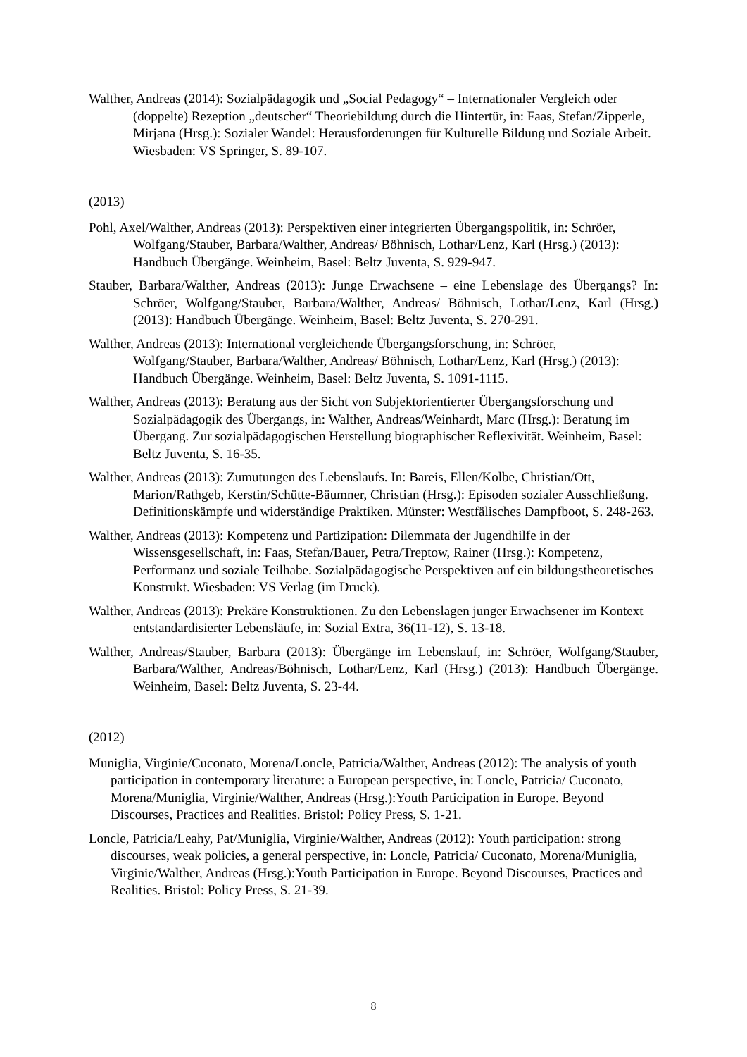Walther, Andreas (2014): Sozialpädagogik und „Social Pedagogy“ – Internationaler Vergleich oder (doppelte) Rezeption „deutscher“ Theoriebildung durch die Hintertür, in: Faas, Stefan/Zipperle, Mirjana (Hrsg.): Sozialer Wandel: Herausforderungen für Kulturelle Bildung und Soziale Arbeit. Wiesbaden: VS Springer, S. 89-107.
(2013)
Pohl, Axel/Walther, Andreas (2013): Perspektiven einer integrierten Übergangspolitik, in: Schröer, Wolfgang/Stauber, Barbara/Walther, Andreas/ Böhnisch, Lothar/Lenz, Karl (Hrsg.) (2013): Handbuch Übergänge. Weinheim, Basel: Beltz Juventa, S. 929-947.
Stauber, Barbara/Walther, Andreas (2013): Junge Erwachsene – eine Lebenslage des Übergangs? In: Schröer, Wolfgang/Stauber, Barbara/Walther, Andreas/ Böhnisch, Lothar/Lenz, Karl (Hrsg.) (2013): Handbuch Übergänge. Weinheim, Basel: Beltz Juventa, S. 270-291.
Walther, Andreas (2013): International vergleichende Übergangsforschung, in: Schröer, Wolfgang/Stauber, Barbara/Walther, Andreas/ Böhnisch, Lothar/Lenz, Karl (Hrsg.) (2013): Handbuch Übergänge. Weinheim, Basel: Beltz Juventa, S. 1091-1115.
Walther, Andreas (2013): Beratung aus der Sicht von Subjektorientierter Übergangsforschung und Sozialpädagogik des Übergangs, in: Walther, Andreas/Weinhardt, Marc (Hrsg.): Beratung im Übergang. Zur sozialpädagogischen Herstellung biographischer Reflexivität. Weinheim, Basel: Beltz Juventa, S. 16-35.
Walther, Andreas (2013): Zumutungen des Lebenslaufs. In: Bareis, Ellen/Kolbe, Christian/Ott, Marion/Rathgeb, Kerstin/Schütte-Bäumner, Christian (Hrsg.): Episoden sozialer Ausschließung. Definitionskämpfe und widerständige Praktiken. Münster: Westfälisches Dampfboot, S. 248-263.
Walther, Andreas (2013): Kompetenz und Partizipation: Dilemmata der Jugendhilfe in der Wissensgesellschaft, in: Faas, Stefan/Bauer, Petra/Treptow, Rainer (Hrsg.): Kompetenz, Performanz und soziale Teilhabe. Sozialpädagogische Perspektiven auf ein bildungstheoretisches Konstrukt. Wiesbaden: VS Verlag (im Druck).
Walther, Andreas (2013): Prekäre Konstruktionen. Zu den Lebenslagen junger Erwachsener im Kontext entstandardisierter Lebensläufe, in: Sozial Extra, 36(11-12), S. 13-18.
Walther, Andreas/Stauber, Barbara (2013): Übergänge im Lebenslauf, in: Schröer, Wolfgang/Stauber, Barbara/Walther, Andreas/Böhnisch, Lothar/Lenz, Karl (Hrsg.) (2013): Handbuch Übergänge. Weinheim, Basel: Beltz Juventa, S. 23-44.
(2012)
Muniglia, Virginie/Cuconato, Morena/Loncle, Patricia/Walther, Andreas (2012): The analysis of youth participation in contemporary literature: a European perspective, in: Loncle, Patricia/ Cuconato, Morena/Muniglia, Virginie/Walther, Andreas (Hrsg.):Youth Participation in Europe. Beyond Discourses, Practices and Realities. Bristol: Policy Press, S. 1-21.
Loncle, Patricia/Leahy, Pat/Muniglia, Virginie/Walther, Andreas (2012): Youth participation: strong discourses, weak policies, a general perspective, in: Loncle, Patricia/ Cuconato, Morena/Muniglia, Virginie/Walther, Andreas (Hrsg.):Youth Participation in Europe. Beyond Discourses, Practices and Realities. Bristol: Policy Press, S. 21-39.
8